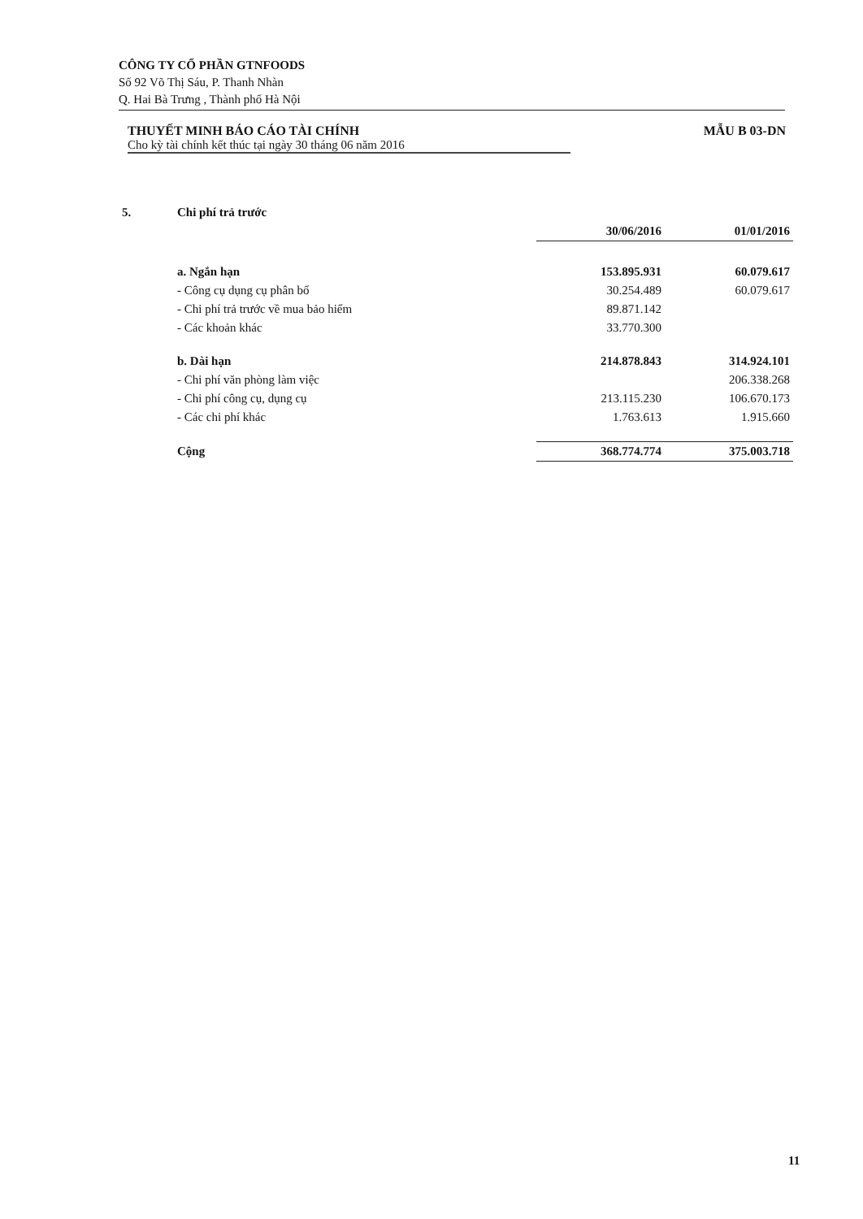CÔNG TY CỔ PHẦN GTNFOODS
Số 92 Võ Thị Sáu, P. Thanh Nhàn
Q. Hai Bà Trưng , Thành phố Hà Nội
THUYẾT MINH BÁO CÁO TÀI CHÍNH
Cho kỳ tài chính kết thúc tại ngày 30 tháng 06 năm 2016
MẪU B 03-DN
| 5. | Chi phí trả trước | | |
| | | 30/06/2016 | 01/01/2016 |
| | a. Ngắn hạn | 153.895.931 | 60.079.617 |
| | - Công cụ dụng cụ phân bổ | 30.254.489 | 60.079.617 |
| | - Chi phí trả trước về mua bảo hiểm | 89.871.142 | |
| | - Các khoản khác | 33.770.300 | |
| | b. Dài hạn | 214.878.843 | 314.924.101 |
| | - Chi phí văn phòng làm việc | | 206.338.268 |
| | - Chi phí công cụ, dụng cụ | 213.115.230 | 106.670.173 |
| | - Các chi phí khác | 1.763.613 | 1.915.660 |
| | Cộng | 368.774.774 | 375.003.718 |
11